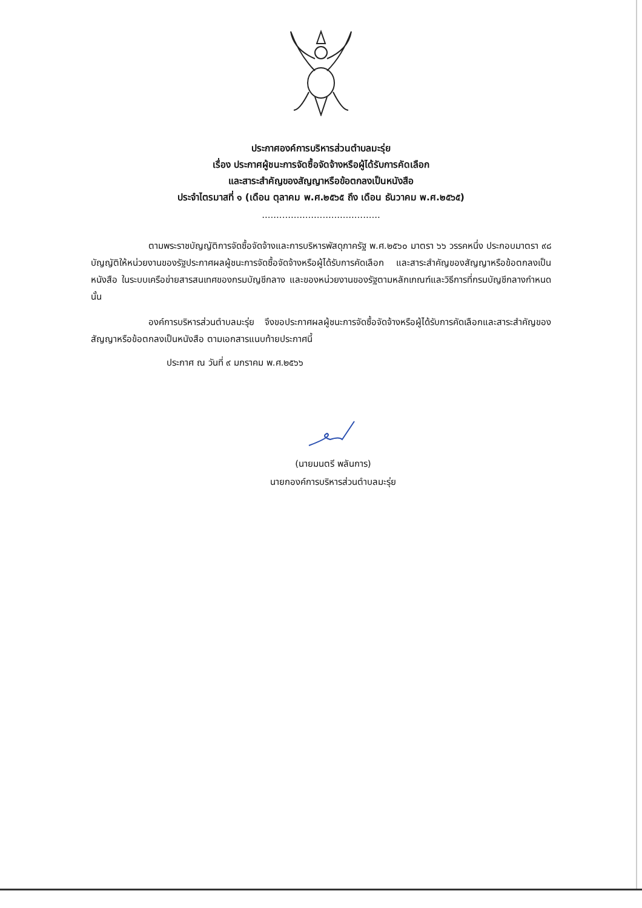ประกาศองค์การบริหารส่วนตำบลมะรุ่ย
เรื่อง ประกาศผู้ชนะการจัดซื้อจัดจ้างหรือผู้ได้รับการคัดเลือก
และสาระสำคัญของสัญญาหรือข้อตกลงเป็นหนังสือ
ประจำไตรมาสที่ ๑ (เดือน ตุลาคม พ.ศ.๒๕๖๕ ถึง เดือน ธันวาคม พ.ศ.๒๕๖๕)
.........................................
ตามพระราชบัญญัติการจัดซื้อจัดจ้างและการบริหารพัสดุภาครัฐ พ.ศ.๒๕๖๐ มาตรา ๖๖ วรรคหนึ่ง ประกอบมาตรา ๙๘ บัญญัติให้หน่วยงานของรัฐประกาศผลผู้ชนะการจัดซื้อจัดจ้างหรือผู้ได้รับการคัดเลือก และสาระสำคัญของสัญญาหรือข้อตกลงเป็นหนังสือ ในระบบเครือข่ายสารสนเทศของกรมบัญชีกลาง และของหน่วยงานของรัฐตามหลักเกณฑ์และวิธีการที่กรมบัญชีกลางกำหนด นั้น
องค์การบริหารส่วนตำบลมะรุ่ย จึงขอประกาศผลผู้ชนะการจัดซื้อจัดจ้างหรือผู้ได้รับการคัดเลือกและสาระสำคัญของสัญญาหรือข้อตกลงเป็นหนังสือ ตามเอกสารแนบท้ายประกาศนี้
ประกาศ ณ วันที่ ๙ มกราคม พ.ศ.๒๕๖๖
(นายมนตรี พลันการ)
นายกองค์การบริหารส่วนตำบลมะรุ่ย